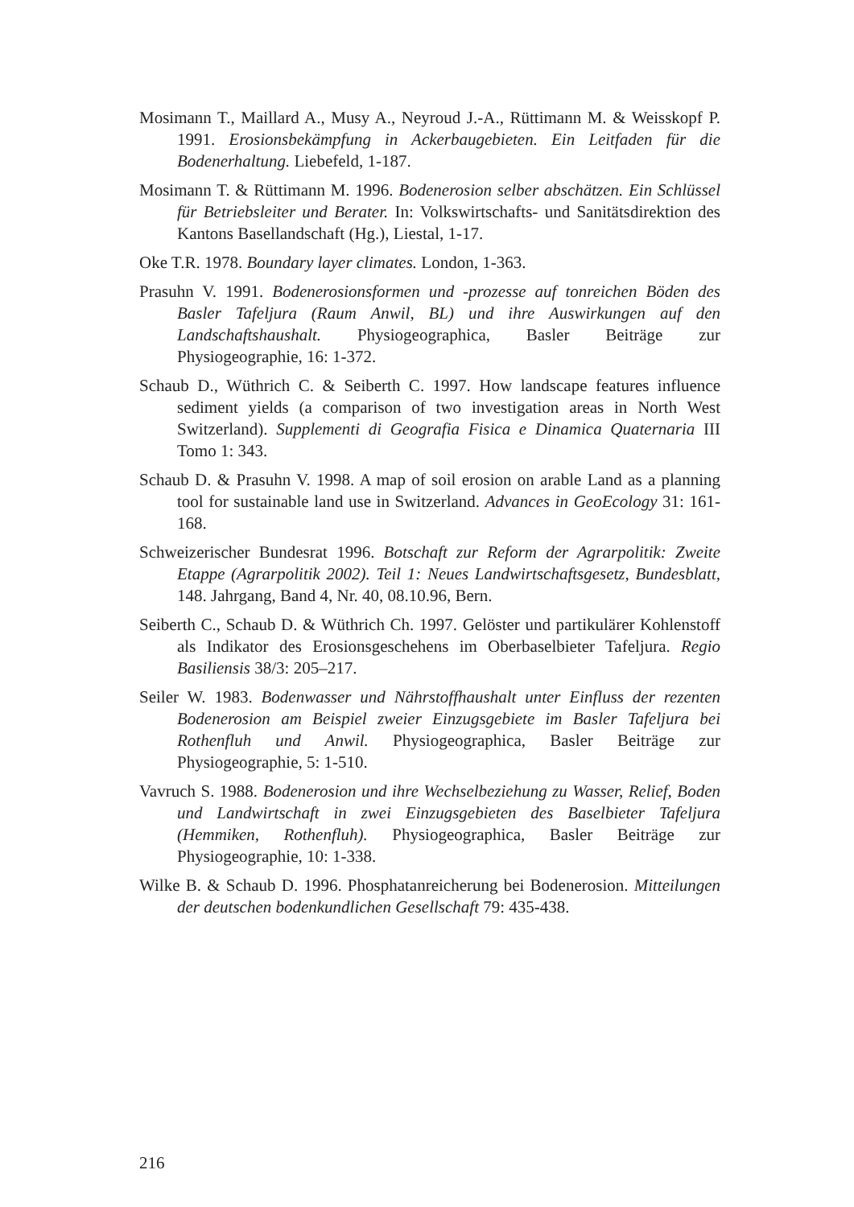Mosimann T., Maillard A., Musy A., Neyroud J.-A., Rüttimann M. & Weisskopf P. 1991. Erosionsbekämpfung in Ackerbaugebieten. Ein Leitfaden für die Bodenerhaltung. Liebefeld, 1-187.
Mosimann T. & Rüttimann M. 1996. Bodenerosion selber abschätzen. Ein Schlüssel für Betriebsleiter und Berater. In: Volkswirtschafts- und Sanitätsdirektion des Kantons Basellandschaft (Hg.), Liestal, 1-17.
Oke T.R. 1978. Boundary layer climates. London, 1-363.
Prasuhn V. 1991. Bodenerosionsformen und -prozesse auf tonreichen Böden des Basler Tafeljura (Raum Anwil, BL) und ihre Auswirkungen auf den Landschaftshaushalt. Physiogeographica, Basler Beiträge zur Physiogeographie, 16: 1-372.
Schaub D., Wüthrich C. & Seiberth C. 1997. How landscape features influence sediment yields (a comparison of two investigation areas in North West Switzerland). Supplementi di Geografia Fisica e Dinamica Quaternaria III Tomo 1: 343.
Schaub D. & Prasuhn V. 1998. A map of soil erosion on arable Land as a planning tool for sustainable land use in Switzerland. Advances in GeoEcology 31: 161-168.
Schweizerischer Bundesrat 1996. Botschaft zur Reform der Agrarpolitik: Zweite Etappe (Agrarpolitik 2002). Teil 1: Neues Landwirtschaftsgesetz, Bundesblatt, 148. Jahrgang, Band 4, Nr. 40, 08.10.96, Bern.
Seiberth C., Schaub D. & Wüthrich Ch. 1997. Gelöster und partikulärer Kohlenstoff als Indikator des Erosionsgeschehens im Oberbaselbieter Tafeljura. Regio Basiliensis 38/3: 205–217.
Seiler W. 1983. Bodenwasser und Nährstoffhaushalt unter Einfluss der rezenten Bodenerosion am Beispiel zweier Einzugsgebiete im Basler Tafeljura bei Rothenfluh und Anwil. Physiogeographica, Basler Beiträge zur Physiogeographie, 5: 1-510.
Vavruch S. 1988. Bodenerosion und ihre Wechselbeziehung zu Wasser, Relief, Boden und Landwirtschaft in zwei Einzugsgebieten des Baselbieter Tafeljura (Hemmiken, Rothenfluh). Physiogeographica, Basler Beiträge zur Physiogeographie, 10: 1-338.
Wilke B. & Schaub D. 1996. Phosphatanreicherung bei Bodenerosion. Mitteilungen der deutschen bodenkundlichen Gesellschaft 79: 435-438.
216